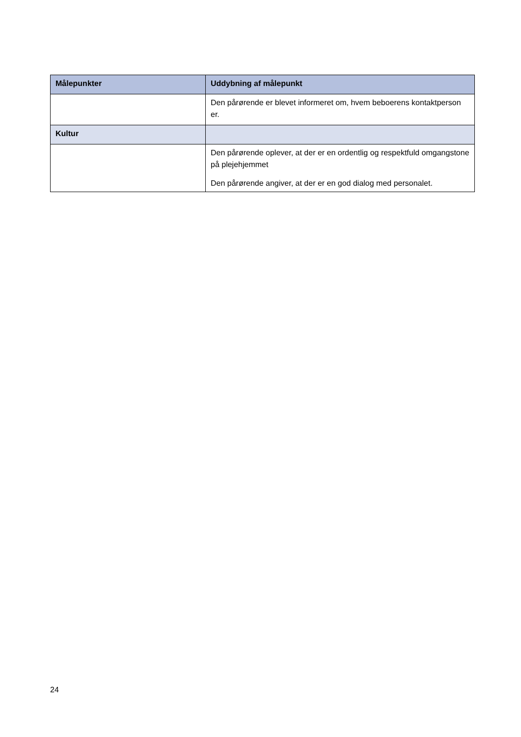| Målepunkter | Uddybning af målepunkt |
| --- | --- |
| | Den pårørende er blevet informeret om, hvem beboerens kontaktperson er. |
| Kultur | |
| | Den pårørende oplever, at der er en ordentlig og respektfuld omgangstone på plejehjemmet Den pårørende angiver, at der er en god dialog med personalet. |
24